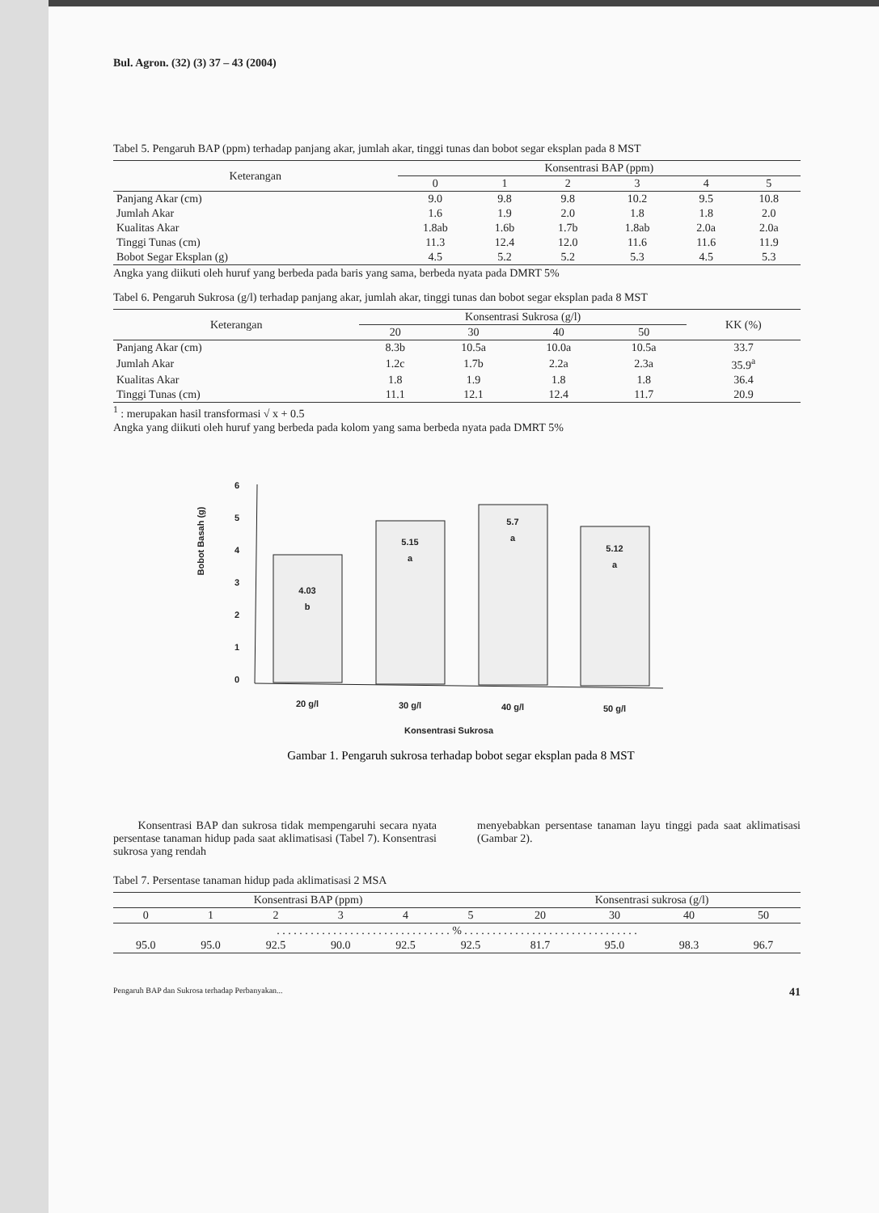Bul. Agron. (32) (3) 37 – 43 (2004)
Tabel 5. Pengaruh BAP (ppm) terhadap panjang akar, jumlah akar, tinggi tunas dan bobot segar eksplan pada 8 MST
| Keterangan | Konsentrasi BAP (ppm) | | | | | |
| --- | --- | --- | --- | --- | --- | --- |
| | 0 | 1 | 2 | 3 | 4 | 5 |
| Panjang Akar (cm) | 9.0 | 9.8 | 9.8 | 10.2 | 9.5 | 10.8 |
| Jumlah Akar | 1.6 | 1.9 | 2.0 | 1.8 | 1.8 | 2.0 |
| Kualitas Akar | 1.8ab | 1.6b | 1.7b | 1.8ab | 2.0a | 2.0a |
| Tinggi Tunas (cm) | 11.3 | 12.4 | 12.0 | 11.6 | 11.6 | 11.9 |
| Bobot Segar Eksplan (g) | 4.5 | 5.2 | 5.2 | 5.3 | 4.5 | 5.3 |
Angka yang diikuti oleh huruf yang berbeda pada baris yang sama, berbeda nyata pada DMRT 5%
Tabel 6. Pengaruh Sukrosa (g/l) terhadap panjang akar, jumlah akar, tinggi tunas dan bobot segar eksplan pada 8 MST
| Keterangan | Konsentrasi Sukrosa (g/l) | | | | KK (%) |
| --- | --- | --- | --- | --- | --- |
| | 20 | 30 | 40 | 50 | |
| Panjang Akar (cm) | 8.3b | 10.5a | 10.0a | 10.5a | 33.7 |
| Jumlah Akar | 1.2c | 1.7b | 2.2a | 2.3a | 35.9<sup>a</sup> |
| Kualitas Akar | 1.8 | 1.9 | 1.8 | 1.8 | 36.4 |
| Tinggi Tunas (cm) | 11.1 | 12.1 | 12.4 | 11.7 | 20.9 |
<sup>1</sup> : merupakan hasil transformasi √ x + 0.5
Angka yang diikuti oleh huruf yang berbeda pada kolom yang sama berbeda nyata pada DMRT 5%
Bobot Basah (g)
6
5
4
3
2
1
0
4.03
b
5.15
a
5.7
a
5.12
a
20 g/l
30 g/l
40 g/l
50 g/l
Konsentrasi Sukrosa
Gambar 1. Pengaruh sukrosa terhadap bobot segar eksplan pada 8 MST
Konsentrasi BAP dan sukrosa tidak mempengaruhi secara nyata persentase tanaman hidup pada saat aklimatisasi (Tabel 7). Konsentrasi sukrosa yang rendah
menyebabkan persentase tanaman layu tinggi pada saat aklimatisasi (Gambar 2).
Tabel 7. Persentase tanaman hidup pada aklimatisasi 2 MSA
| Konsentrasi BAP (ppm) | | | | | | Konsentrasi sukrosa (g/l) | | | |
| --- | --- | --- | --- | --- | --- | --- | --- | --- | --- |
| 0 | 1 | 2 | 3 | 4 | 5 | 20 | 30 | 40 | 50 |
| . . . . . . . . . . . . . . . . . . . . . . . . . . . . . . . % . . . . . . . . . . . . . . . . . . . . . . . . . . . . . . . | | | | | | | | | |
| 95.0 | 95.0 | 92.5 | 90.0 | 92.5 | 92.5 | 81.7 | 95.0 | 98.3 | 96.7 |
Pengaruh BAP dan Sukrosa terhadap Perbanyakan... 41